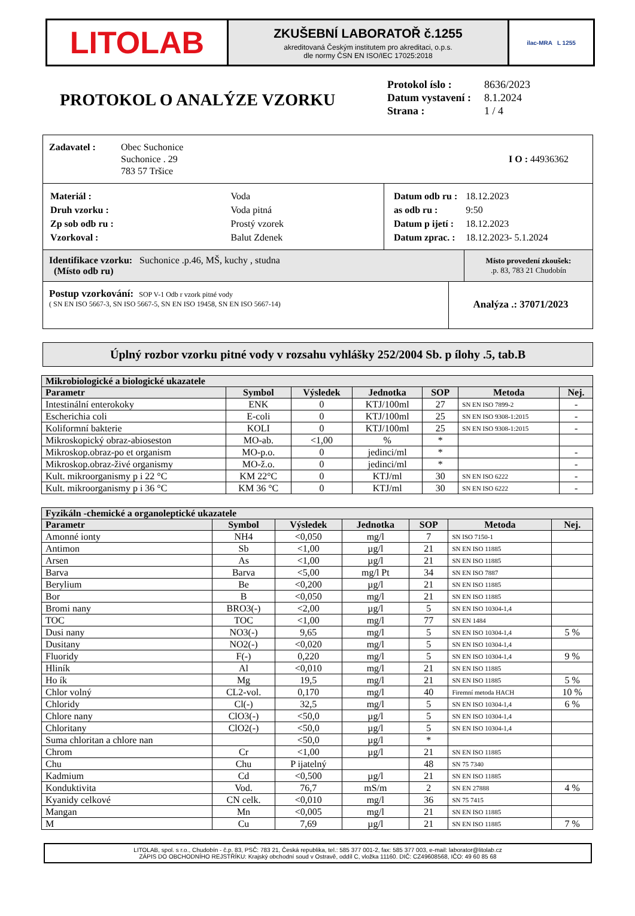LITOLAB
ZKUŠEBNÍ LABORATOŘ č.1255
akreditovaná Českým institutem pro akreditaci, o.p.s.
dle normy ČSN EN ISO/IEC 17025:2018
ilac-MRA L 1255
PROTOKOL O ANALÝZE VZORKU
| Protokol íslo : | 8636/2023 |
| Datum vystavení : | 8.1.2024 |
| Strana : | 1 / 4 |
Zadavatel : Obec Suchonice
Suchonice . 29
783 57 Tršice
I O : 44936362
| Materiál : | Voda |
| Druh vzorku : | Voda pitná |
| Zp sob odb ru : | Prostý vzorek |
| Vzorkoval : | Balut Zdenek |
| Datum odb ru : | 18.12.2023 |
| as odb ru : | 9:50 |
| Datum p ijetí : | 18.12.2023 |
| Datum zprac. : | 18.12.2023- 5.1.2024 |
Identifikace vzorku: Suchonice .p.46, MŠ, kuchy , studna
(Místo odb ru)
Místo provedení zkoušek:
.p. 83, 783 21 Chudobín
Postup vzorkování: SOP V-1 Odb r vzork pitné vody
( SN EN ISO 5667-3, SN ISO 5667-5, SN EN ISO 19458, SN EN ISO 5667-14)
Analýza .: 37071/2023
Úplný rozbor vzorku pitné vody v rozsahu vyhlášky 252/2004 Sb. p ílohy .5, tab.B
| Mikrobiologické a biologické ukazatele | | | | | | |
| --- | --- | --- | --- | --- | --- | --- |
| Parametr | Symbol | Výsledek | Jednotka | SOP | Metoda | Nej. |
| Intestinální enterokoky | ENK | 0 | KTJ/100ml | 27 | SN EN ISO 7899-2 | - |
| Escherichia coli | E-coli | 0 | KTJ/100ml | 25 | SN EN ISO 9308-1:2015 | - |
| Koliformní bakterie | KOLI | 0 | KTJ/100ml | 25 | SN EN ISO 9308-1:2015 | - |
| Mikroskopický obraz-abioseston | MO-ab. | <1,00 | % | * | | |
| Mikroskop.obraz-po et organism | MO-p.o. | 0 | jedinci/ml | * | | - |
| Mikroskop.obraz-živé organismy | MO-ž.o. | 0 | jedinci/ml | * | | - |
| Kult. mikroorganismy p i 22 °C | KM 22°C | 0 | KTJ/ml | 30 | SN EN ISO 6222 | - |
| Kult. mikroorganismy p i 36 °C | KM 36 °C | 0 | KTJ/ml | 30 | SN EN ISO 6222 | - |
| Fyzikáln -chemické a organoleptické ukazatele | | | | | | |
| --- | --- | --- | --- | --- | --- | --- |
| Parametr | Symbol | Výsledek | Jednotka | SOP | Metoda | Nej. |
| Amonné ionty | NH4 | <0,050 | mg/l | 7 | SN ISO 7150-1 | |
| Antimon | Sb | <1,00 | µg/l | 21 | SN EN ISO 11885 | |
| Arsen | As | <1,00 | µg/l | 21 | SN EN ISO 11885 | |
| Barva | Barva | <5,00 | mg/l Pt | 34 | SN EN ISO 7887 | |
| Berylium | Be | <0,200 | µg/l | 21 | SN EN ISO 11885 | |
| Bor | B | <0,050 | mg/l | 21 | SN EN ISO 11885 | |
| Bromi nany | BRO3(-) | <2,00 | µg/l | 5 | SN EN ISO 10304-1,4 | |
| TOC | TOC | <1,00 | mg/l | 77 | SN EN 1484 | |
| Dusi nany | NO3(-) | 9,65 | mg/l | 5 | SN EN ISO 10304-1,4 | 5 % |
| Dusitany | NO2(-) | <0,020 | mg/l | 5 | SN EN ISO 10304-1,4 | |
| Fluoridy | F(-) | 0,220 | mg/l | 5 | SN EN ISO 10304-1,4 | 9 % |
| Hliník | Al | <0,010 | mg/l | 21 | SN EN ISO 11885 | |
| Ho ík | Mg | 19,5 | mg/l | 21 | SN EN ISO 11885 | 5 % |
| Chlor volný | CL2-vol. | 0,170 | mg/l | 40 | Firemní metoda HACH | 10 % |
| Chloridy | Cl(-) | 32,5 | mg/l | 5 | SN EN ISO 10304-1,4 | 6 % |
| Chlore nany | ClO3(-) | <50,0 | µg/l | 5 | SN EN ISO 10304-1,4 | |
| Chloritany | ClO2(-) | <50,0 | µg/l | 5 | SN EN ISO 10304-1,4 | |
| Suma chloritan a chlore nan | | <50,0 | µg/l | * | | |
| Chrom | Cr | <1,00 | µg/l | 21 | SN EN ISO 11885 | |
| Chu | Chu | P ijatelný | | 48 | SN 75 7340 | |
| Kadmium | Cd | <0,500 | µg/l | 21 | SN EN ISO 11885 | |
| Konduktivita | Vod. | 76,7 | mS/m | 2 | SN EN 27888 | 4 % |
| Kyanidy celkové | CN celk. | <0,010 | mg/l | 36 | SN 75 7415 | |
| Mangan | Mn | <0,005 | mg/l | 21 | SN EN ISO 11885 | |
| M | Cu | 7,69 | µg/l | 21 | SN EN ISO 11885 | 7 % |
LITOLAB, spol. s r.o., Chudobín - č.p. 83, PSČ: 783 21, Česká republika, tel.: 585 377 001-2, fax: 585 377 003, e-mail: laborator@litolab.cz
ZÁPIS DO OBCHODNÍHO REJSTŘÍKU: Krajský obchodní soud v Ostravě, oddíl C, vložka 11160. DIČ: CZ49608568, IČO: 49 60 85 68